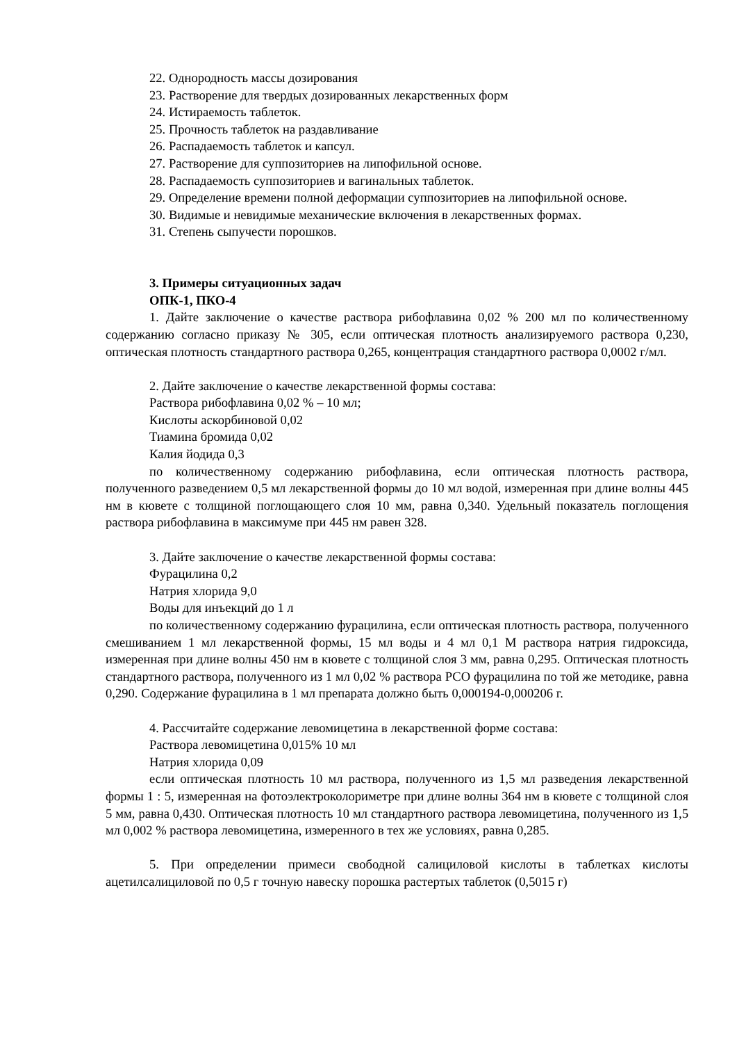22. Однородность массы дозирования
23. Растворение для твердых дозированных лекарственных форм
24. Истираемость таблеток.
25. Прочность таблеток на раздавливание
26. Распадаемость таблеток и капсул.
27. Растворение для суппозиториев на липофильной основе.
28. Распадаемость суппозиториев и вагинальных таблеток.
29. Определение времени полной деформации суппозиториев на липофильной основе.
30. Видимые и невидимые механические включения в лекарственных формах.
31. Степень сыпучести порошков.
3. Примеры ситуационных задач
ОПК-1, ПКО-4
1. Дайте заключение о качестве раствора рибофлавина 0,02 % 200 мл по количественному содержанию согласно приказу № 305, если оптическая плотность анализируемого раствора 0,230, оптическая плотность стандартного раствора 0,265, концентрация стандартного раствора 0,0002 г/мл.
2. Дайте заключение о качестве лекарственной формы состава:
Раствора рибофлавина 0,02 % – 10 мл;
Кислоты аскорбиновой 0,02
Тиамина бромида 0,02
Калия йодида 0,3
по количественному содержанию рибофлавина, если оптическая плотность раствора, полученного разведением 0,5 мл лекарственной формы до 10 мл водой, измеренная при длине волны 445 нм в кювете с толщиной поглощающего слоя 10 мм, равна 0,340. Удельный показатель поглощения раствора рибофлавина в максимуме при 445 нм равен 328.
3. Дайте заключение о качестве лекарственной формы состава:
Фурацилина 0,2
Натрия хлорида 9,0
Воды для инъекций до 1 л
по количественному содержанию фурацилина, если оптическая плотность раствора, полученного смешиванием 1 мл лекарственной формы, 15 мл воды и 4 мл 0,1 М раствора натрия гидроксида, измеренная при длине волны 450 нм в кювете с толщиной слоя 3 мм, равна 0,295. Оптическая плотность стандартного раствора, полученного из 1 мл 0,02 % раствора РСО фурацилина по той же методике, равна 0,290. Содержание фурацилина в 1 мл препарата должно быть 0,000194-0,000206 г.
4. Рассчитайте содержание левомицетина в лекарственной форме состава:
Раствора левомицетина 0,015% 10 мл
Натрия хлорида 0,09
если оптическая плотность 10 мл раствора, полученного из 1,5 мл разведения лекарственной формы 1 : 5, измеренная на фотоэлектроколориметре при длине волны 364 нм в кювете с толщиной слоя 5 мм, равна 0,430. Оптическая плотность 10 мл стандартного раствора левомицетина, полученного из 1,5 мл 0,002 % раствора левомицетина, измеренного в тех же условиях, равна 0,285.
5. При определении примеси свободной салициловой кислоты в таблетках кислоты ацетилсалициловой по 0,5 г точную навеску порошка растертых таблеток (0,5015 г)